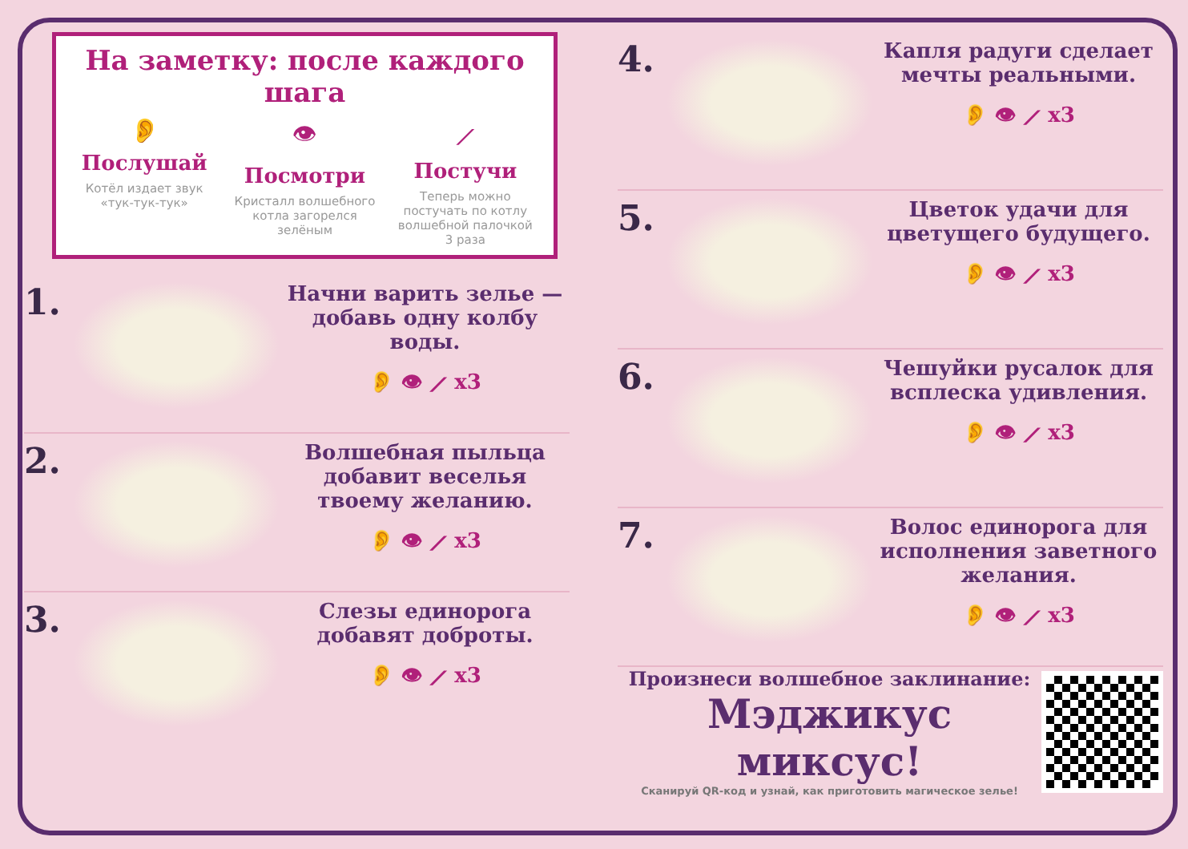На заметку: после каждого шага
👂
Послушай
Котёл издает звук «тук-тук-тук»
👁
Посмотри
Кристалл волшебного котла загорелся зелёным
⟋
Постучи
Теперь можно постучать по котлу волшебной палочкой 3 раза
1.
Начни варить зелье — добавь одну колбу воды.
👂 👁 ⟋ x3
2.
Волшебная пыльца добавит веселья твоему желанию.
👂 👁 ⟋ x3
3.
Слезы единорога добавят доброты.
👂 👁 ⟋ x3
4.
Капля радуги сделает мечты реальными.
👂 👁 ⟋ x3
5.
Цветок удачи для цветущего будущего.
👂 👁 ⟋ x3
6.
Чешуйки русалок для всплеска удивления.
👂 👁 ⟋ x3
7.
Волос единорога для исполнения заветного желания.
👂 👁 ⟋ x3
Произнеси волшебное заклинание:
Мэджикус миксус!
Сканируй QR-код и узнай, как приготовить магическое зелье!